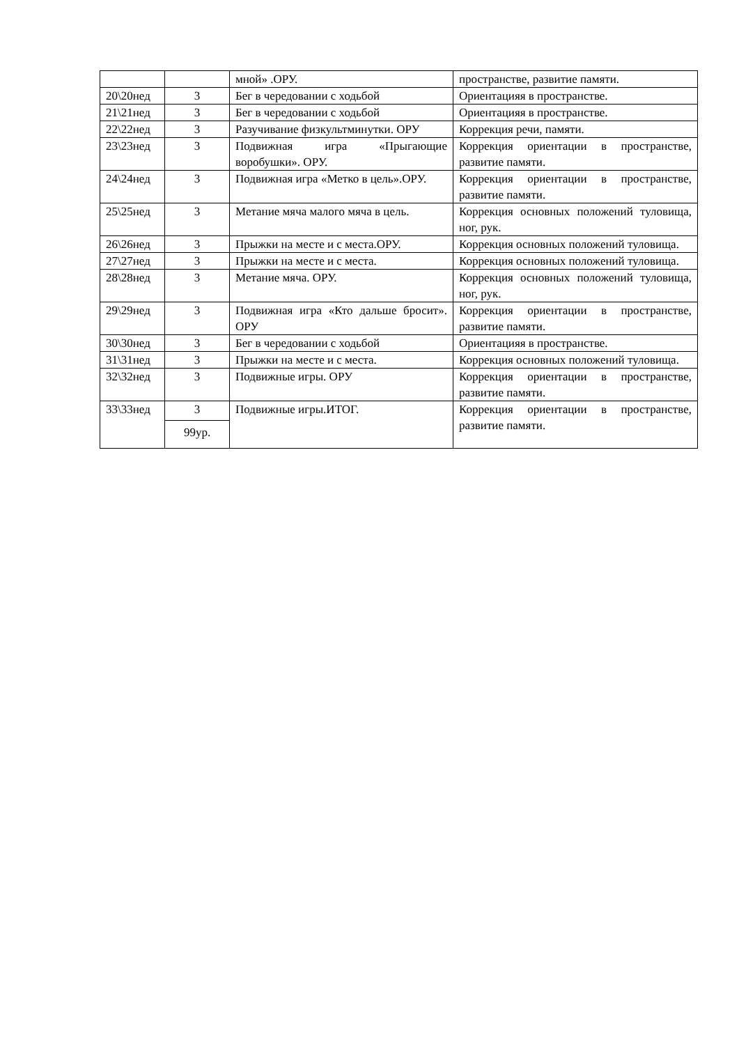| | | мной» .ОРУ. | пространстве, развитие памяти. |
| 20\20нед | 3 | Бег в чередовании с ходьбой | Ориентацияя в пространстве. |
| 21\21нед | 3 | Бег в чередовании с ходьбой | Ориентацияя в пространстве. |
| 22\22нед | 3 | Разучивание физкультминутки. ОРУ | Коррекция речи, памяти. |
| 23\23нед | 3 | Подвижная игра «Прыгающие воробушки». ОРУ. | Коррекция ориентации в пространстве, развитие памяти. |
| 24\24нед | 3 | Подвижная игра «Метко в цель».ОРУ. | Коррекция ориентации в пространстве, развитие памяти. |
| 25\25нед | 3 | Метание мяча малого мяча в цель. | Коррекция основных положений туловища, ног, рук. |
| 26\26нед | 3 | Прыжки на месте и с места.ОРУ. | Коррекция основных положений туловища. |
| 27\27нед | 3 | Прыжки на месте и с места. | Коррекция основных положений туловища. |
| 28\28нед | 3 | Метание мяча. ОРУ. | Коррекция основных положений туловища, ног, рук. |
| 29\29нед | 3 | Подвижная игра «Кто дальше бросит». ОРУ | Коррекция ориентации в пространстве, развитие памяти. |
| 30\30нед | 3 | Бег в чередовании с ходьбой | Ориентацияя в пространстве. |
| 31\31нед | 3 | Прыжки на месте и с места. | Коррекция основных положений туловища. |
| 32\32нед | 3 | Подвижные игры. ОРУ | Коррекция ориентации в пространстве, развитие памяти. |
| 33\33нед | 3 | Подвижные игры.ИТОГ. | Коррекция ориентации в пространстве, развитие памяти. |
| | 99ур. | | |